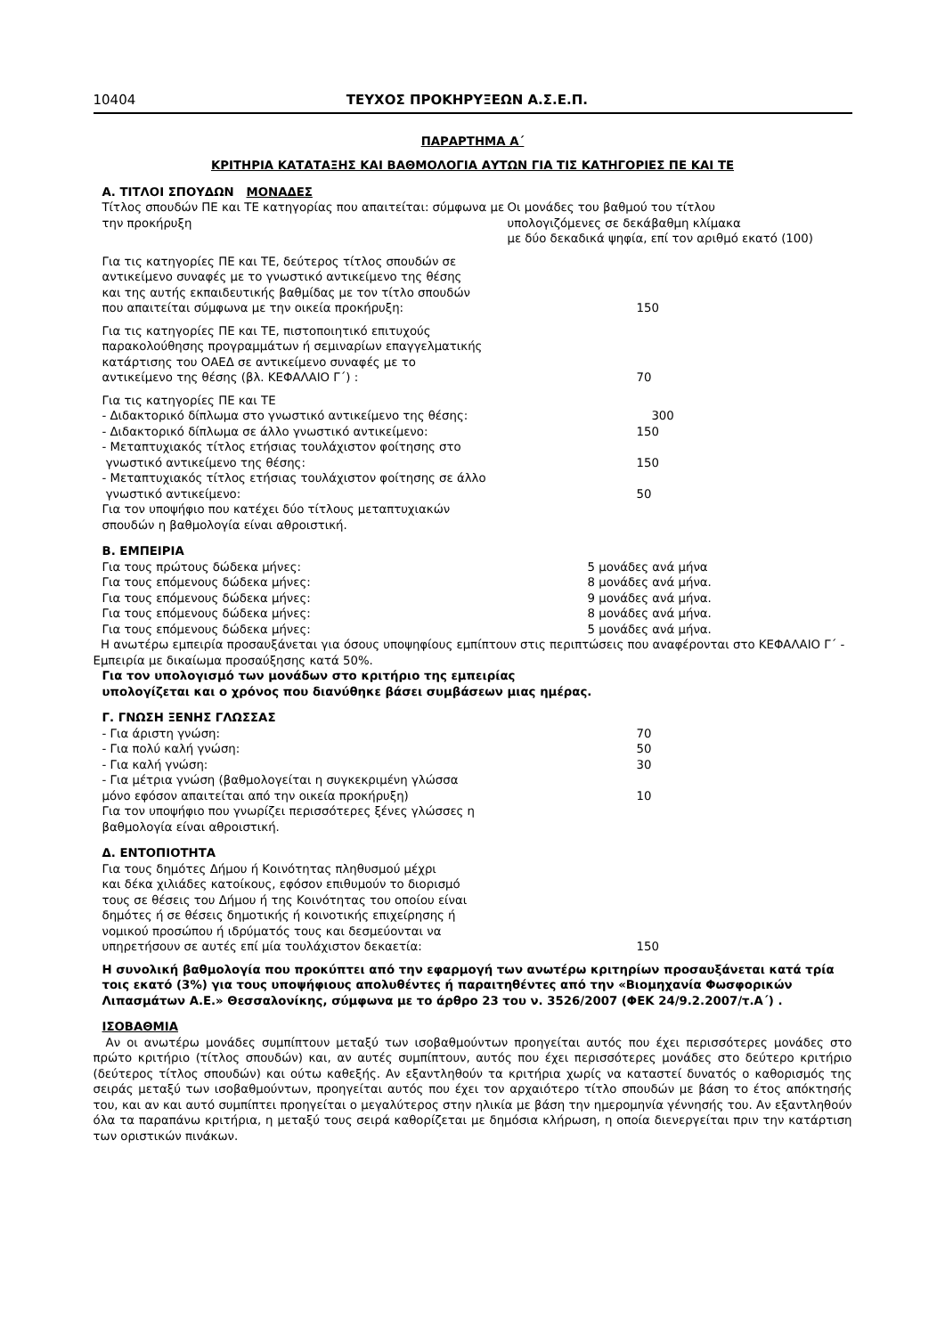10404 ΤΕΥΧΟΣ ΠΡΟΚΗΡΥΞΕΩΝ Α.Σ.Ε.Π.
ΠΑΡΑΡΤΗΜΑ Α΄
ΚΡΙΤΗΡΙΑ ΚΑΤΑΤΑΞΗΣ ΚΑΙ ΒΑΘΜΟΛΟΓΙΑ ΑΥΤΩΝ ΓΙΑ ΤΙΣ ΚΑΤΗΓΟΡΙΕΣ ΠΕ ΚΑΙ ΤΕ
Α. ΤΙΤΛΟΙ ΣΠΟΥΔΩΝ ΜΟΝΑΔΕΣ
Τίτλος σπουδών ΠΕ και ΤΕ κατηγορίας που απαιτείται: σύμφωνα με την προκήρυξη
Οι μονάδες του βαθμού του τίτλου
υπολογιζόμενες σε δεκάβαθμη κλίμακα
με δύο δεκαδικά ψηφία, επί τον αριθμό εκατό (100)
Για τις κατηγορίες ΠΕ και ΤΕ, δεύτερος τίτλος σπουδών σε
αντικείμενο συναφές με το γνωστικό αντικείμενο της θέσης
και της αυτής εκπαιδευτικής βαθμίδας με τον τίτλο σπουδών
που απαιτείται σύμφωνα με την οικεία προκήρυξη:
150
Για τις κατηγορίες ΠΕ και ΤΕ, πιστοποιητικό επιτυχούς
παρακολούθησης προγραμμάτων ή σεμιναρίων επαγγελματικής
κατάρτισης του ΟΑΕΔ σε αντικείμενο συναφές με το
αντικείμενο της θέσης (βλ. ΚΕΦΑΛΑΙΟ Γ΄) :
70
Για τις κατηγορίες ΠΕ και ΤΕ
- Διδακτορικό δίπλωμα στο γνωστικό αντικείμενο της θέσης: 300
- Διδακτορικό δίπλωμα σε άλλο γνωστικό αντικείμενο: 150
- Μεταπτυχιακός τίτλος ετήσιας τουλάχιστον φοίτησης στο
γνωστικό αντικείμενο της θέσης:
150
- Μεταπτυχιακός τίτλος ετήσιας τουλάχιστον φοίτησης σε άλλο
γνωστικό αντικείμενο:
50
Για τον υποψήφιο που κατέχει δύο τίτλους μεταπτυχιακών
σπουδών η βαθμολογία είναι αθροιστική.
Β. ΕΜΠΕΙΡΙΑ
Για τους πρώτους δώδεκα μήνες: 5 μονάδες ανά μήνα
Για τους επόμενους δώδεκα μήνες: 8 μονάδες ανά μήνα.
Για τους επόμενους δώδεκα μήνες: 9 μονάδες ανά μήνα.
Για τους επόμενους δώδεκα μήνες: 8 μονάδες ανά μήνα.
Για τους επόμενους δώδεκα μήνες: 5 μονάδες ανά μήνα.
Η ανωτέρω εμπειρία προσαυξάνεται για όσους υποψηφίους εμπίπτουν στις περιπτώσεις που αναφέρονται στο ΚΕΦΑΛΑΙΟ Γ΄ - Εμπειρία με δικαίωμα προσαύξησης κατά 50%.
Για τον υπολογισμό των μονάδων στο κριτήριο της εμπειρίας
υπολογίζεται και ο χρόνος που διανύθηκε βάσει συμβάσεων μιας ημέρας.
Γ. ΓΝΩΣΗ ΞΕΝΗΣ ΓΛΩΣΣΑΣ
- Για άριστη γνώση: 70
- Για πολύ καλή γνώση: 50
- Για καλή γνώση: 30
- Για μέτρια γνώση (βαθμολογείται η συγκεκριμένη γλώσσα
μόνο εφόσον απαιτείται από την οικεία προκήρυξη)
10
Για τον υποψήφιο που γνωρίζει περισσότερες ξένες γλώσσες η
βαθμολογία είναι αθροιστική.
Δ. ΕΝΤΟΠΙΟΤΗΤΑ
Για τους δημότες Δήμου ή Κοινότητας πληθυσμού μέχρι
και δέκα χιλιάδες κατοίκους, εφόσον επιθυμούν το διορισμό
τους σε θέσεις του Δήμου ή της Κοινότητας του οποίου είναι
δημότες ή σε θέσεις δημοτικής ή κοινοτικής επιχείρησης ή
νομικού προσώπου ή ιδρύματός τους και δεσμεύονται να
υπηρετήσουν σε αυτές επί μία τουλάχιστον δεκαετία:
150
Η συνολική βαθμολογία που προκύπτει από την εφαρμογή των ανωτέρω κριτηρίων προσαυξάνεται κατά τρία τοις εκατό (3%) για τους υποψήφιους απολυθέντες ή παραιτηθέντες από την «Βιομηχανία Φωσφορικών Λιπασμάτων Α.Ε.» Θεσσαλονίκης, σύμφωνα με το άρθρο 23 του ν. 3526/2007 (ΦΕΚ 24/9.2.2007/τ.Α΄) .
ΙΣΟΒΑΘΜΙΑ
Αν οι ανωτέρω μονάδες συμπίπτουν μεταξύ των ισοβαθμούντων προηγείται αυτός που έχει περισσότερες μονάδες στο πρώτο κριτήριο (τίτλος σπουδών) και, αν αυτές συμπίπτουν, αυτός που έχει περισσότερες μονάδες στο δεύτερο κριτήριο (δεύτερος τίτλος σπουδών) και ούτω καθεξής. Αν εξαντληθούν τα κριτήρια χωρίς να καταστεί δυνατός ο καθορισμός της σειράς μεταξύ των ισοβαθμούντων, προηγείται αυτός που έχει τον αρχαιότερο τίτλο σπουδών με βάση το έτος απόκτησής του, και αν και αυτό συμπίπτει προηγείται ο μεγαλύτερος στην ηλικία με βάση την ημερομηνία γέννησής του. Αν εξαντληθούν όλα τα παραπάνω κριτήρια, η μεταξύ τους σειρά καθορίζεται με δημόσια κλήρωση, η οποία διενεργείται πριν την κατάρτιση των οριστικών πινάκων.